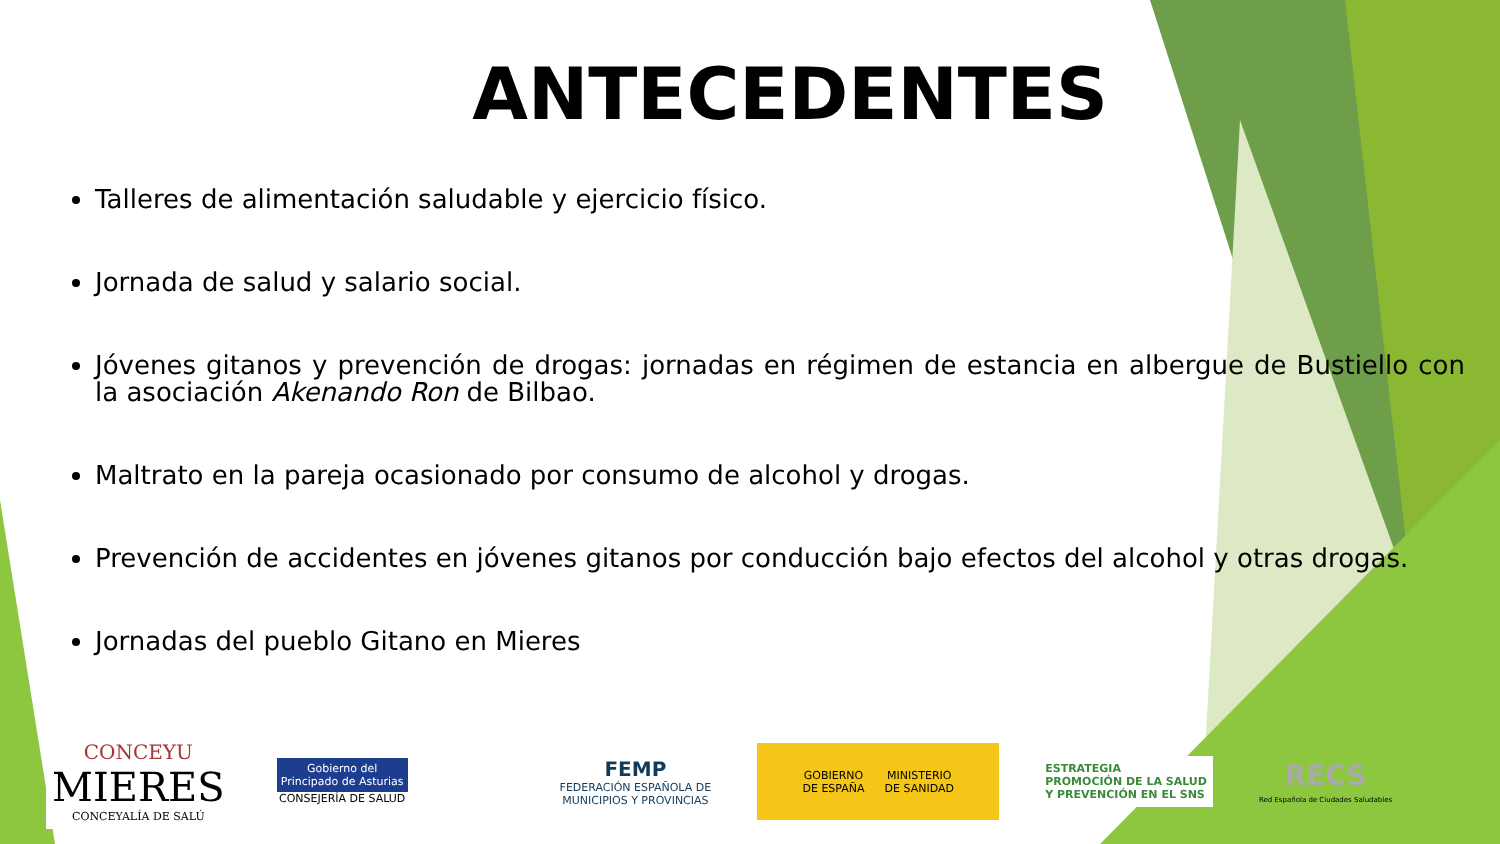ANTECEDENTES
Talleres de alimentación saludable y ejercicio físico.
Jornada de salud y salario social.
Jóvenes gitanos y prevención de drogas: jornadas en régimen de estancia en albergue de Bustiello con la asociación Akenando Ron de Bilbao.
Maltrato en la pareja ocasionado por consumo de alcohol y drogas.
Prevención de accidentes en jóvenes gitanos por conducción bajo efectos del alcohol y otras drogas.
Jornadas del pueblo Gitano en Mieres
CONCEYU
MIERES
CONCEYALÍA DE SALÚ
Gobierno del
Principado de Asturias
CONSEJERÍA DE SALUD
FEMP
FEDERACIÓN ESPAÑOLA DE
MUNICIPIOS Y PROVINCIAS
GOBIERNO
DE ESPAÑA MINISTERIO
DE SANIDAD
ESTRATEGIA
PROMOCIÓN DE LA SALUD
Y PREVENCIÓN EN EL SNS
RECS
Red Española de Ciudades Saludables